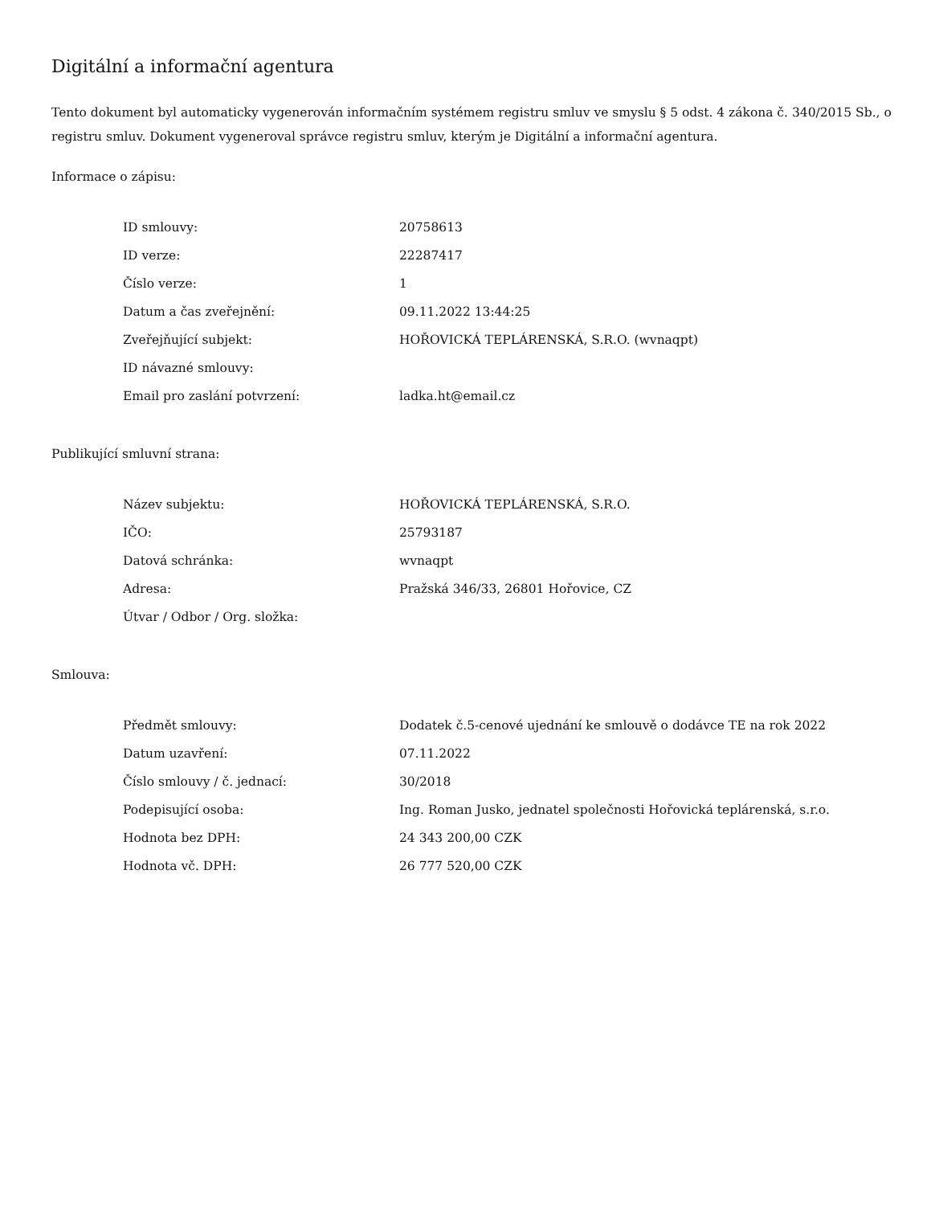Digitální a informační agentura
Tento dokument byl automaticky vygenerován informačním systémem registru smluv ve smyslu § 5 odst. 4 zákona č. 340/2015 Sb., o registru smluv. Dokument vygeneroval správce registru smluv, kterým je Digitální a informační agentura.
Informace o zápisu:
| ID smlouvy: | 20758613 |
| ID verze: | 22287417 |
| Číslo verze: | 1 |
| Datum a čas zveřejnění: | 09.11.2022 13:44:25 |
| Zveřejňující subjekt: | HOŘOVICKÁ TEPLÁRENSKÁ, S.R.O. (wvnaqpt) |
| ID návazné smlouvy: | |
| Email pro zaslání potvrzení: | ladka.ht@email.cz |
Publikující smluvní strana:
| Název subjektu: | HOŘOVICKÁ TEPLÁRENSKÁ, S.R.O. |
| IČO: | 25793187 |
| Datová schránka: | wvnaqpt |
| Adresa: | Pražská 346/33, 26801 Hořovice, CZ |
| Útvar / Odbor / Org. složka: | |
Smlouva:
| Předmět smlouvy: | Dodatek č.5-cenové ujednání ke smlouvě o dodávce TE na rok 2022 |
| Datum uzavření: | 07.11.2022 |
| Číslo smlouvy / č. jednací: | 30/2018 |
| Podepisující osoba: | Ing. Roman Jusko, jednatel společnosti Hořovická teplárenská, s.r.o. |
| Hodnota bez DPH: | 24 343 200,00 CZK |
| Hodnota vč. DPH: | 26 777 520,00 CZK |